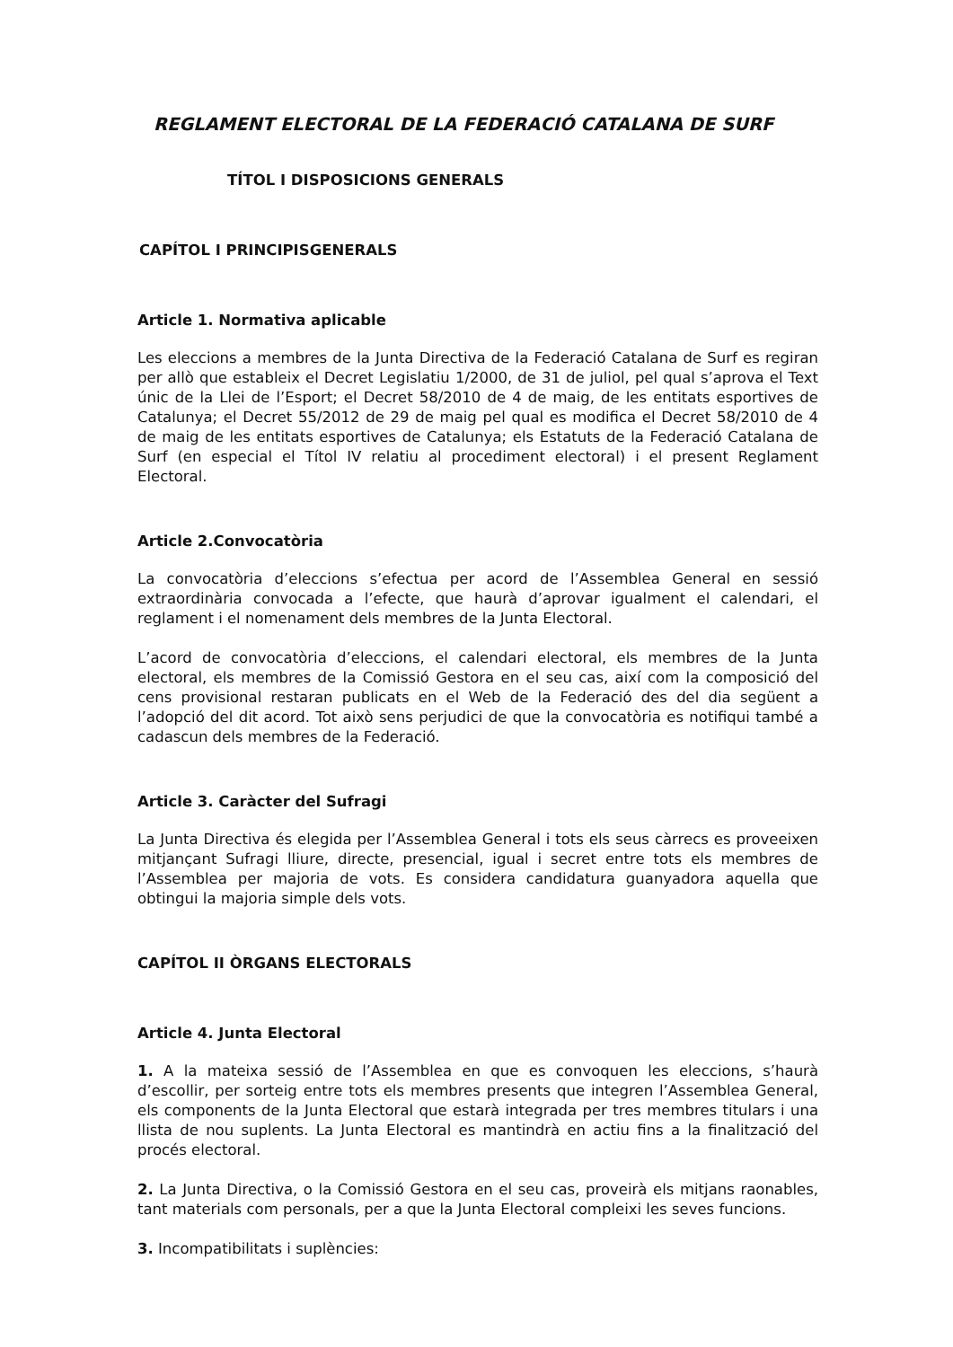REGLAMENT ELECTORAL DE LA FEDERACIÓ CATALANA DE SURF
TÍTOL I DISPOSICIONS GENERALS
CAPÍTOL I PRINCIPISGENERALS
Article 1. Normativa aplicable
Les eleccions a membres de la Junta Directiva de la Federació Catalana de Surf es regiran per allò que estableix el Decret Legislatiu 1/2000, de 31 de juliol, pel qual s’aprova el Text únic de la Llei de l’Esport; el Decret 58/2010 de 4 de maig, de les entitats esportives de Catalunya; el Decret 55/2012 de 29 de maig pel qual es modifica el Decret 58/2010 de 4 de maig de les entitats esportives de Catalunya; els Estatuts de la Federació Catalana de Surf (en especial el Títol IV relatiu al procediment electoral) i el present Reglament Electoral.
Article 2.Convocatòria
La convocatòria d’eleccions s’efectua per acord de l’Assemblea General en sessió extraordinària convocada a l’efecte, que haurà d’aprovar igualment el calendari, el reglament i el nomenament dels membres de la Junta Electoral.
L’acord de convocatòria d’eleccions, el calendari electoral, els membres de la Junta electoral, els membres de la Comissió Gestora en el seu cas, així com la composició del cens provisional restaran publicats en el Web de la Federació des del dia següent a l’adopció del dit acord. Tot això sens perjudici de que la convocatòria es notifiqui també a cadascun dels membres de la Federació.
Article 3. Caràcter del Sufragi
La Junta Directiva és elegida per l’Assemblea General i tots els seus càrrecs es proveeixen mitjançant Sufragi lliure, directe, presencial, igual i secret entre tots els membres de l’Assemblea per majoria de vots. Es considera candidatura guanyadora aquella que obtingui la majoria simple dels vots.
CAPÍTOL II ÒRGANS ELECTORALS
Article 4. Junta Electoral
1. A la mateixa sessió de l’Assemblea en que es convoquen les eleccions, s’haurà d’escollir, per sorteig entre tots els membres presents que integren l’Assemblea General, els components de la Junta Electoral que estarà integrada per tres membres titulars i una llista de nou suplents. La Junta Electoral es mantindrà en actiu fins a la finalització del procés electoral.
2. La Junta Directiva, o la Comissió Gestora en el seu cas, proveirà els mitjans raonables, tant materials com personals, per a que la Junta Electoral compleixi les seves funcions.
3. Incompatibilitats i suplències: